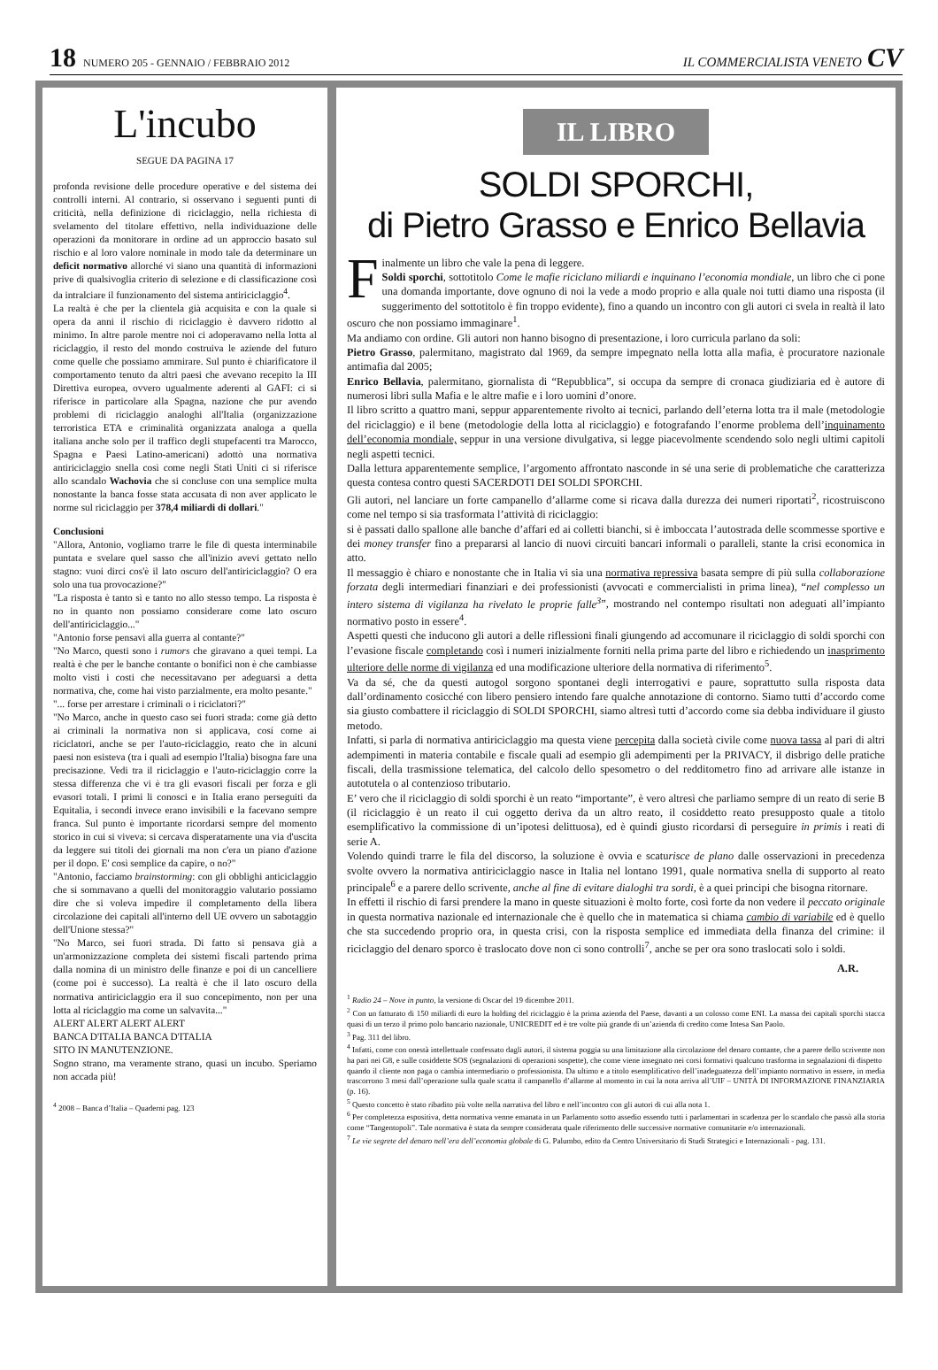18 NUMERO 205 - GENNAIO / FEBBRAIO 2012
IL COMMERCIALISTA VENETO CV
L'incubo
SEGUE DA PAGINA 17
profonda revisione delle procedure operative e del sistema dei controlli interni. Al contrario, si osservano i seguenti punti di criticità, nella definizione di riciclaggio, nella richiesta di svelamento del titolare effettivo, nella individuazione delle operazioni da monitorare in ordine ad un approccio basato sul rischio e al loro valore nominale in modo tale da determinare un deficit normativo allorché vi siano una quantità di informazioni prive di qualsivoglia criterio di selezione e di classificazione così da intralciare il funzionamento del sistema antiriciclaggio<sup>4</sup>.
La realtà è che per la clientela già acquisita e con la quale si opera da anni il rischio di riciclaggio è davvero ridotto al minimo. In altre parole mentre noi ci adoperavamo nella lotta al riciclaggio, il resto del mondo costruiva le aziende del futuro come quelle che possiamo ammirare. Sul punto è chiarificatore il comportamento tenuto da altri paesi che avevano recepito la III Direttiva europea, ovvero ugualmente aderenti al GAFI: ci si riferisce in particolare alla Spagna, nazione che pur avendo problemi di riciclaggio analoghi all'Italia (organizzazione terroristica ETA e criminalità organizzata analoga a quella italiana anche solo per il traffico degli stupefacenti tra Marocco, Spagna e Paesi Latino-americani) adottò una normativa antiriciclaggio snella così come negli Stati Uniti ci si riferisce allo scandalo Wachovia che si concluse con una semplice multa nonostante la banca fosse stata accusata di non aver applicato le norme sul riciclaggio per 378,4 miliardi di dollari."
Conclusioni
"Allora, Antonio, vogliamo trarre le file di questa interminabile puntata e svelare quel sasso che all'inizio avevi gettato nello stagno: vuoi dirci cos'è il lato oscuro dell'antiriciclaggio? O era solo una tua provocazione?"
"La risposta è tanto sì e tanto no allo stesso tempo. La risposta è no in quanto non possiamo considerare come lato oscuro dell'antiriciclaggio..."
"Antonio forse pensavi alla guerra al contante?"
"No Marco, questi sono i rumors che giravano a quei tempi. La realtà è che per le banche contante o bonifici non è che cambiasse molto visti i costi che necessitavano per adeguarsi a detta normativa, che, come hai visto parzialmente, era molto pesante."
"... forse per arrestare i criminali o i riciclatori?"
"No Marco, anche in questo caso sei fuori strada: come già detto ai criminali la normativa non si applicava, cosí come ai riciclatori, anche se per l'auto-riciclaggio, reato che in alcuni paesi non esisteva (tra i quali ad esempio l'Italia) bisogna fare una precisazione. Vedi tra il riciclaggio e l'auto-riciclaggio corre la stessa differenza che vi è tra gli evasori fiscali per forza e gli evasori totali. I primi li conosci e in Italia erano perseguiti da Equitalia, i secondi invece erano invisibili e la facevano sempre franca. Sul punto è importante ricordarsi sempre del momento storico in cui si viveva: si cercava disperatamente una via d'uscita da leggere sui titoli dei giornali ma non c'era un piano d'azione per il dopo. E' così semplice da capire, o no?"
"Antonio, facciamo brainstorming: con gli obblighi anticiclaggio che si sommavano a quelli del monitoraggio valutario possiamo dire che si voleva impedire il completamento della libera circolazione dei capitali all'interno dell UE ovvero un sabotaggio dell'Unione stessa?"
"No Marco, sei fuori strada. Di fatto si pensava già a un'armonizzazione completa dei sistemi fiscali partendo prima dalla nomina di un ministro delle finanze e poi di un cancelliere (come poi è successo). La realtà è che il lato oscuro della normativa antiriciclaggio era il suo concepimento, non per una lotta al riciclaggio ma come un salvavita..."
ALERT ALERT ALERT ALERT
BANCA D'ITALIA BANCA D'ITALIA
SITO IN MANUTENZIONE.
Sogno strano, ma veramente strano, quasi un incubo. Speriamo non accada più!
<sup>4</sup> 2008 – Banca d’Italia – Quaderni pag. 123
IL LIBRO
SOLDI SPORCHI,
di Pietro Grasso e Enrico Bellavia
Finalmente un libro che vale la pena di leggere.
Soldi sporchi, sottotitolo Come le mafie riciclano miliardi e inquinano l’economia mondiale, un libro che ci pone una domanda importante, dove ognuno di noi la vede a modo proprio e alla quale noi tutti diamo una risposta (il suggerimento del sottotitolo è fin troppo evidente), fino a quando un incontro con gli autori ci svela in realtà il lato oscuro che non possiamo immaginare<sup>1</sup>.
Ma andiamo con ordine. Gli autori non hanno bisogno di presentazione, i loro curricula parlano da soli:
Pietro Grasso, palermitano, magistrato dal 1969, da sempre impegnato nella lotta alla mafia, è procuratore nazionale antimafia dal 2005;
Enrico Bellavia, palermitano, giornalista di “Repubblica”, si occupa da sempre di cronaca giudiziaria ed è autore di numerosi libri sulla Mafia e le altre mafie e i loro uomini d’onore.
Il libro scritto a quattro mani, seppur apparentemente rivolto ai tecnici, parlando dell’eterna lotta tra il male (metodologie del riciclaggio) e il bene (metodologie della lotta al riciclaggio) e fotografando l’enorme problema dell’inquinamento dell’economia mondiale, seppur in una versione divulgativa, si legge piacevolmente scendendo solo negli ultimi capitoli negli aspetti tecnici.
Dalla lettura apparentemente semplice, l’argomento affrontato nasconde in sé una serie di problematiche che caratterizza questa contesa contro questi SACERDOTI DEI SOLDI SPORCHI.
Gli autori, nel lanciare un forte campanello d’allarme come si ricava dalla durezza dei numeri riportati<sup>2</sup>, ricostruiscono come nel tempo si sia trasformata l’attività di riciclaggio:
si è passati dallo spallone alle banche d’affari ed ai colletti bianchi, si è imboccata l’autostrada delle scommesse sportive e dei money transfer fino a prepararsi al lancio di nuovi circuiti bancari informali o paralleli, stante la crisi economica in atto.
Il messaggio è chiaro e nonostante che in Italia vi sia una normativa repressiva basata sempre di più sulla collaborazione forzata degli intermediari finanziari e dei professionisti (avvocati e commercialisti in prima linea), “nel complesso un intero sistema di vigilanza ha rivelato le proprie falle<sup>3</sup>”, mostrando nel contempo risultati non adeguati all’impianto normativo posto in essere<sup>4</sup>.
Aspetti questi che inducono gli autori a delle riflessioni finali giungendo ad accomunare il riciclaggio di soldi sporchi con l’evasione fiscale completando così i numeri inizialmente forniti nella prima parte del libro e richiedendo un inasprimento ulteriore delle norme di vigilanza ed una modificazione ulteriore della normativa di riferimento<sup>5</sup>.
Va da sé, che da questi autogol sorgono spontanei degli interrogativi e paure, soprattutto sulla risposta data dall’ordinamento cosicché con libero pensiero intendo fare qualche annotazione di contorno. Siamo tutti d’accordo come sia giusto combattere il riciclaggio di SOLDI SPORCHI, siamo altresì tutti d’accordo come sia debba individuare il giusto metodo.
Infatti, si parla di normativa antiriciclaggio ma questa viene percepita dalla società civile come nuova tassa al pari di altri adempimenti in materia contabile e fiscale quali ad esempio gli adempimenti per la PRIVACY, il disbrigo delle pratiche fiscali, della trasmissione telematica, del calcolo dello spesometro o del redditometro fino ad arrivare alle istanze in autotutela o al contenzioso tributario.
E’ vero che il riciclaggio di soldi sporchi è un reato “importante”, è vero altresì che parliamo sempre di un reato di serie B (il riciclaggio è un reato il cui oggetto deriva da un altro reato, il cosiddetto reato presupposto quale a titolo esemplificativo la commissione di un’ipotesi delittuosa), ed è quindi giusto ricordarsi di perseguire in primis i reati di serie A.
Volendo quindi trarre le fila del discorso, la soluzione è ovvia e scaturisce de plano dalle osservazioni in precedenza svolte ovvero la normativa antiriciclaggio nasce in Italia nel lontano 1991, quale normativa snella di supporto al reato principale<sup>6</sup> e a parere dello scrivente, anche al fine di evitare dialoghi tra sordi, è a quei principi che bisogna ritornare.
In effetti il rischio di farsi prendere la mano in queste situazioni è molto forte, così forte da non vedere il peccato originale in questa normativa nazionale ed internazionale che è quello che in matematica si chiama cambio di variabile ed è quello che sta succedendo proprio ora, in questa crisi, con la risposta semplice ed immediata della finanza del crimine: il riciclaggio del denaro sporco è traslocato dove non ci sono controlli<sup>7</sup>, anche se per ora sono traslocati solo i soldi.
A.R.
<sup>1</sup> Radio 24 – Nove in punto, la versione di Oscar del 19 dicembre 2011.
<sup>2</sup> Con un fatturato di 150 miliardi di euro la holding del riciclaggio è la prima azienda del Paese, davanti a un colosso come ENI. La massa dei capitali sporchi stacca quasi di un terzo il primo polo bancario nazionale, UNICREDIT ed è tre volte più grande di un’azienda di credito come Intesa San Paolo.
<sup>3</sup> Pag. 311 del libro.
<sup>4</sup> Infatti, come con onestà intellettuale confessato dagli autori, il sistema poggia su una limitazione alla circolazione del denaro contante, che a parere dello scrivente non ha pari nei G8, e sulle cosiddette SOS (segnalazioni di operazioni sospette), che come viene insegnato nei corsi formativi qualcuno trasforma in segnalazioni di dispetto
quando il cliente non paga o cambia intermediario o professionista. Da ultimo e a titolo esemplificativo dell’inadeguatezza dell’impianto normativo in essere, in media trascorrono 3 mesi dall’operazione sulla quale scatta il campanello d’allarme al momento in cui la nota arriva all’UIF – UNITÀ DI INFORMAZIONE FINANZIARIA (p. 16).
<sup>5</sup> Questo concetto è stato ribadito più volte nella narrativa del libro e nell’incontro con gli autori di cui alla nota 1.
<sup>6</sup> Per completezza espositiva, detta normativa venne emanata in un Parlamento sotto assedio essendo tutti i parlamentari in scadenza per lo scandalo che passò alla storia come “Tangentopoli”. Tale normativa è stata da sempre considerata quale riferimento delle successive normative comunitarie e/o internazionali.
<sup>7</sup> Le vie segrete del denaro nell’era dell’economia globale di G. Palumbo, edito da Centro Universitario di Studi Strategici e Internazionali - pag. 131.